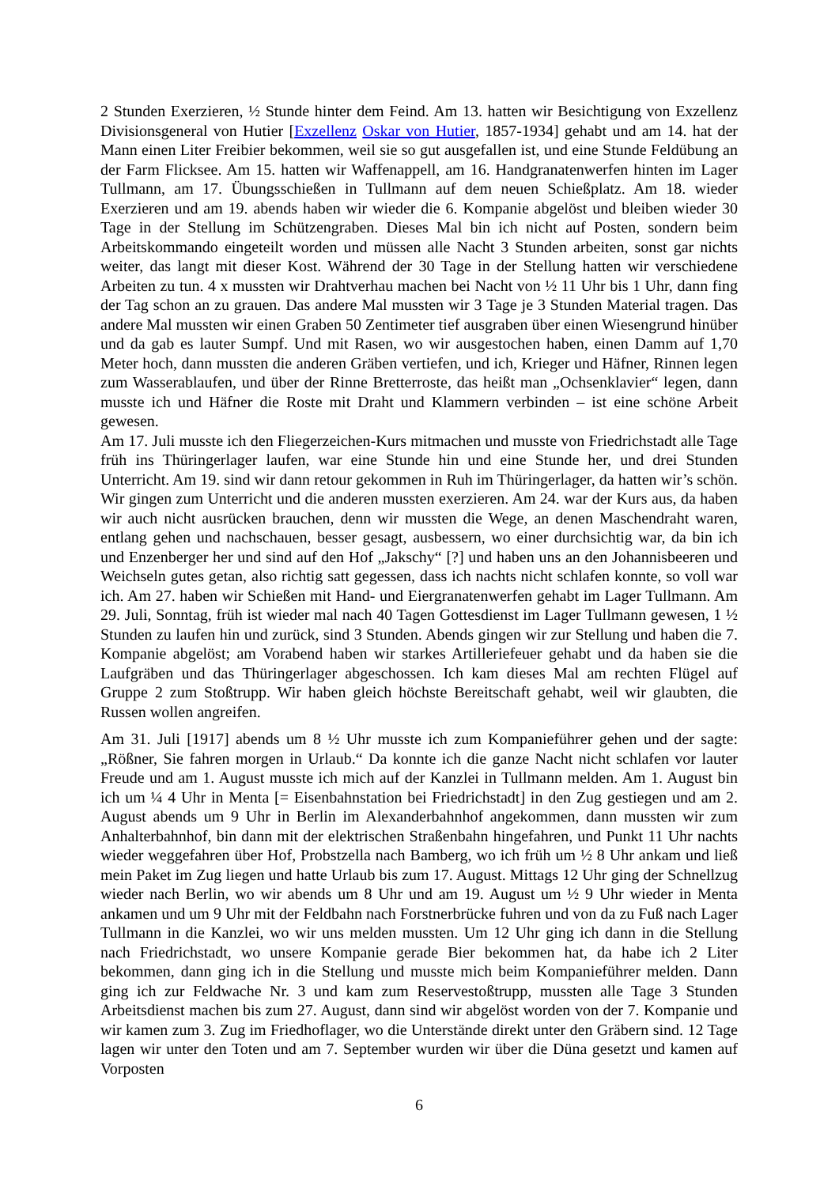2 Stunden Exerzieren, ½ Stunde hinter dem Feind. Am 13. hatten wir Besichtigung von Exzellenz Divisionsgeneral von Hutier [Exzellenz Oskar von Hutier, 1857-1934] gehabt und am 14. hat der Mann einen Liter Freibier bekommen, weil sie so gut ausgefallen ist, und eine Stunde Feldübung an der Farm Flicksee. Am 15. hatten wir Waffenappell, am 16. Handgranatenwerfen hinten im Lager Tullmann, am 17. Übungsschießen in Tullmann auf dem neuen Schießplatz. Am 18. wieder Exerzieren und am 19. abends haben wir wieder die 6. Kompanie abgelöst und bleiben wieder 30 Tage in der Stellung im Schützengraben. Dieses Mal bin ich nicht auf Posten, sondern beim Arbeitskommando eingeteilt worden und müssen alle Nacht 3 Stunden arbeiten, sonst gar nichts weiter, das langt mit dieser Kost. Während der 30 Tage in der Stellung hatten wir verschiedene Arbeiten zu tun. 4 x mussten wir Drahtverhau machen bei Nacht von ½ 11 Uhr bis 1 Uhr, dann fing der Tag schon an zu grauen. Das andere Mal mussten wir 3 Tage je 3 Stunden Material tragen. Das andere Mal mussten wir einen Graben 50 Zentimeter tief ausgraben über einen Wiesengrund hinüber und da gab es lauter Sumpf. Und mit Rasen, wo wir ausgestochen haben, einen Damm auf 1,70 Meter hoch, dann mussten die anderen Gräben vertiefen, und ich, Krieger und Häfner, Rinnen legen zum Wasserablaufen, und über der Rinne Bretterroste, das heißt man „Ochsenklavier“ legen, dann musste ich und Häfner die Roste mit Draht und Klammern verbinden – ist eine schöne Arbeit gewesen.
Am 17. Juli musste ich den Fliegerzeichen-Kurs mitmachen und musste von Friedrichstadt alle Tage früh ins Thüringerlager laufen, war eine Stunde hin und eine Stunde her, und drei Stunden Unterricht. Am 19. sind wir dann retour gekommen in Ruh im Thüringerlager, da hatten wir’s schön. Wir gingen zum Unterricht und die anderen mussten exerzieren. Am 24. war der Kurs aus, da haben wir auch nicht ausrücken brauchen, denn wir mussten die Wege, an denen Maschendraht waren, entlang gehen und nachschauen, besser gesagt, ausbessern, wo einer durchsichtig war, da bin ich und Enzenberger her und sind auf den Hof „Jakschy“ [?] und haben uns an den Johannisbeeren und Weichseln gutes getan, also richtig satt gegessen, dass ich nachts nicht schlafen konnte, so voll war ich. Am 27. haben wir Schießen mit Hand- und Eiergranatenwerfen gehabt im Lager Tullmann. Am 29. Juli, Sonntag, früh ist wieder mal nach 40 Tagen Gottesdienst im Lager Tullmann gewesen, 1 ½ Stunden zu laufen hin und zurück, sind 3 Stunden. Abends gingen wir zur Stellung und haben die 7. Kompanie abgelöst; am Vorabend haben wir starkes Artilleriefeuer gehabt und da haben sie die Laufgräben und das Thüringerlager abgeschossen. Ich kam dieses Mal am rechten Flügel auf Gruppe 2 zum Stoßtrupp. Wir haben gleich höchste Bereitschaft gehabt, weil wir glaubten, die Russen wollen angreifen.
Am 31. Juli [1917] abends um 8 ½ Uhr musste ich zum Kompanieführer gehen und der sagte: „Rößner, Sie fahren morgen in Urlaub.“ Da konnte ich die ganze Nacht nicht schlafen vor lauter Freude und am 1. August musste ich mich auf der Kanzlei in Tullmann melden. Am 1. August bin ich um ¼ 4 Uhr in Menta [= Eisenbahnstation bei Friedrichstadt] in den Zug gestiegen und am 2. August abends um 9 Uhr in Berlin im Alexanderbahnhof angekommen, dann mussten wir zum Anhalterbahnhof, bin dann mit der elektrischen Straßenbahn hingefahren, und Punkt 11 Uhr nachts wieder weggefahren über Hof, Probstzella nach Bamberg, wo ich früh um ½ 8 Uhr ankam und ließ mein Paket im Zug liegen und hatte Urlaub bis zum 17. August. Mittags 12 Uhr ging der Schnellzug wieder nach Berlin, wo wir abends um 8 Uhr und am 19. August um ½ 9 Uhr wieder in Menta ankamen und um 9 Uhr mit der Feldbahn nach Forstnerbrücke fuhren und von da zu Fuß nach Lager Tullmann in die Kanzlei, wo wir uns melden mussten. Um 12 Uhr ging ich dann in die Stellung nach Friedrichstadt, wo unsere Kompanie gerade Bier bekommen hat, da habe ich 2 Liter bekommen, dann ging ich in die Stellung und musste mich beim Kompanieführer melden. Dann ging ich zur Feldwache Nr. 3 und kam zum Reservestoßtrupp, mussten alle Tage 3 Stunden Arbeitsdienst machen bis zum 27. August, dann sind wir abgelöst worden von der 7. Kompanie und wir kamen zum 3. Zug im Friedhoflager, wo die Unterstände direkt unter den Gräbern sind. 12 Tage lagen wir unter den Toten und am 7. September wurden wir über die Düna gesetzt und kamen auf Vorposten
6